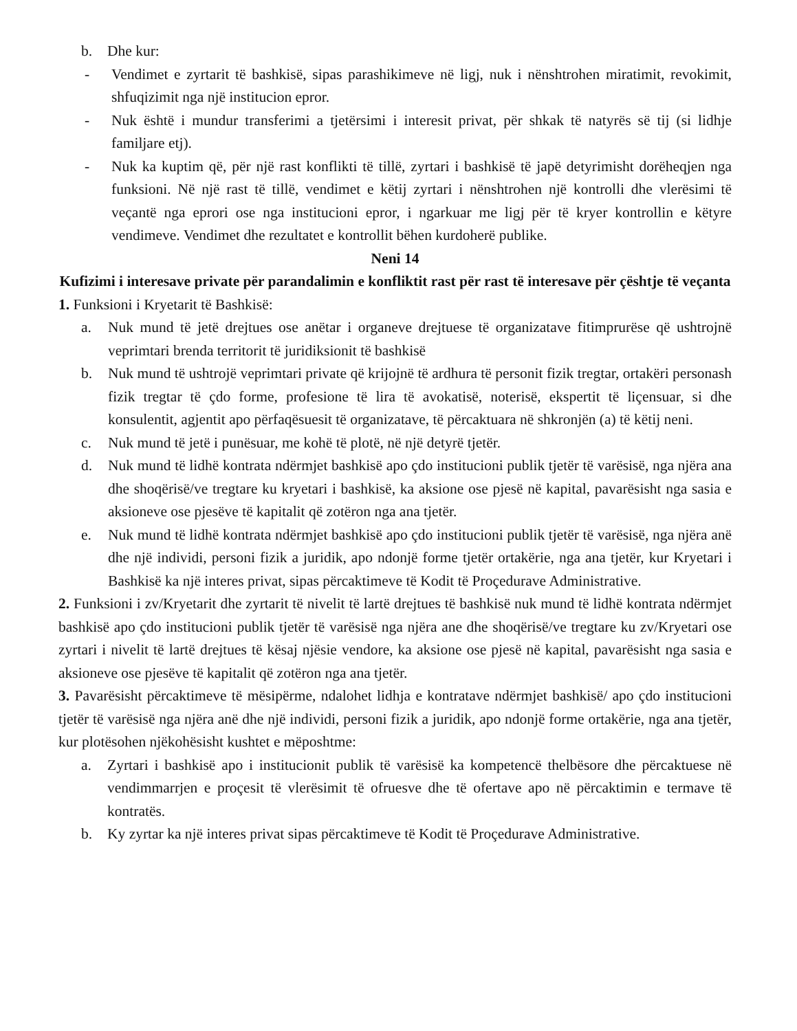b. Dhe kur:
- Vendimet e zyrtarit të bashkisë, sipas parashikimeve në ligj, nuk i nënshtrohen miratimit, revokimit, shfuqizimit nga një institucion epror.
- Nuk është i mundur transferimi a tjetërsimi i interesit privat, për shkak të natyrës së tij (si lidhje familjare etj).
- Nuk ka kuptim që, për një rast konflikti të tillë, zyrtari i bashkisë të japë detyrimisht dorëheqjen nga funksioni. Në një rast të tillë, vendimet e këtij zyrtari i nënshtrohen një kontrolli dhe vlerësimi të veçantë nga eprori ose nga institucioni epror, i ngarkuar me ligj për të kryer kontrollin e këtyre vendimeve. Vendimet dhe rezultatet e kontrollit bëhen kurdoherë publike.
Neni 14
Kufizimi i interesave private për parandalimin e konfliktit rast për rast të interesave për çështje të veçanta
1. Funksioni i Kryetarit të Bashkisë:
a. Nuk mund të jetë drejtues ose anëtar i organeve drejtuese të organizatave fitimprurëse që ushtrojnë veprimtari brenda territorit të juridiksionit të bashkisë
b. Nuk mund të ushtrojë veprimtari private që krijojnë të ardhura të personit fizik tregtar, ortakëri personash fizik tregtar të çdo forme, profesione të lira të avokatisë, noterisë, ekspertit të liçensuar, si dhe konsulentit, agjentit apo përfaqësuesit të organizatave, të përcaktuara në shkronjën (a) të këtij neni.
c. Nuk mund të jetë i punësuar, me kohë të plotë, në një detyrë tjetër.
d. Nuk mund të lidhë kontrata ndërmjet bashkisë apo çdo institucioni publik tjetër të varësisë, nga njëra ana dhe shoqërisë/ve tregtare ku kryetari i bashkisë, ka aksione ose pjesë në kapital, pavarësisht nga sasia e aksioneve ose pjesëve të kapitalit që zotëron nga ana tjetër.
e. Nuk mund të lidhë kontrata ndërmjet bashkisë apo çdo institucioni publik tjetër të varësisë, nga njëra anë dhe një individi, personi fizik a juridik, apo ndonjë forme tjetër ortakërie, nga ana tjetër, kur Kryetari i Bashkisë ka një interes privat, sipas përcaktimeve të Kodit të Proçedurave Administrative.
2. Funksioni i zv/Kryetarit dhe zyrtarit të nivelit të lartë drejtues të bashkisë nuk mund të lidhë kontrata ndërmjet bashkisë apo çdo institucioni publik tjetër të varësisë nga njëra ane dhe shoqërisë/ve tregtare ku zv/Kryetari ose zyrtari i nivelit të lartë drejtues të kësaj njësie vendore, ka aksione ose pjesë në kapital, pavarësisht nga sasia e aksioneve ose pjesëve të kapitalit që zotëron nga ana tjetër.
3. Pavarësisht përcaktimeve të mësipërme, ndalohet lidhja e kontratave ndërmjet bashkisë/ apo çdo institucioni tjetër të varësisë nga njëra anë dhe një individi, personi fizik a juridik, apo ndonjë forme ortakërie, nga ana tjetër, kur plotësohen njëkohësisht kushtet e mëposhtme:
a. Zyrtari i bashkisë apo i institucionit publik të varësisë ka kompetencë thelbësore dhe përcaktuese në vendimmarrjen e proçesit të vlerësimit të ofruesve dhe të ofertave apo në përcaktimin e termave të kontratës.
b. Ky zyrtar ka një interes privat sipas përcaktimeve të Kodit të Proçedurave Administrative.